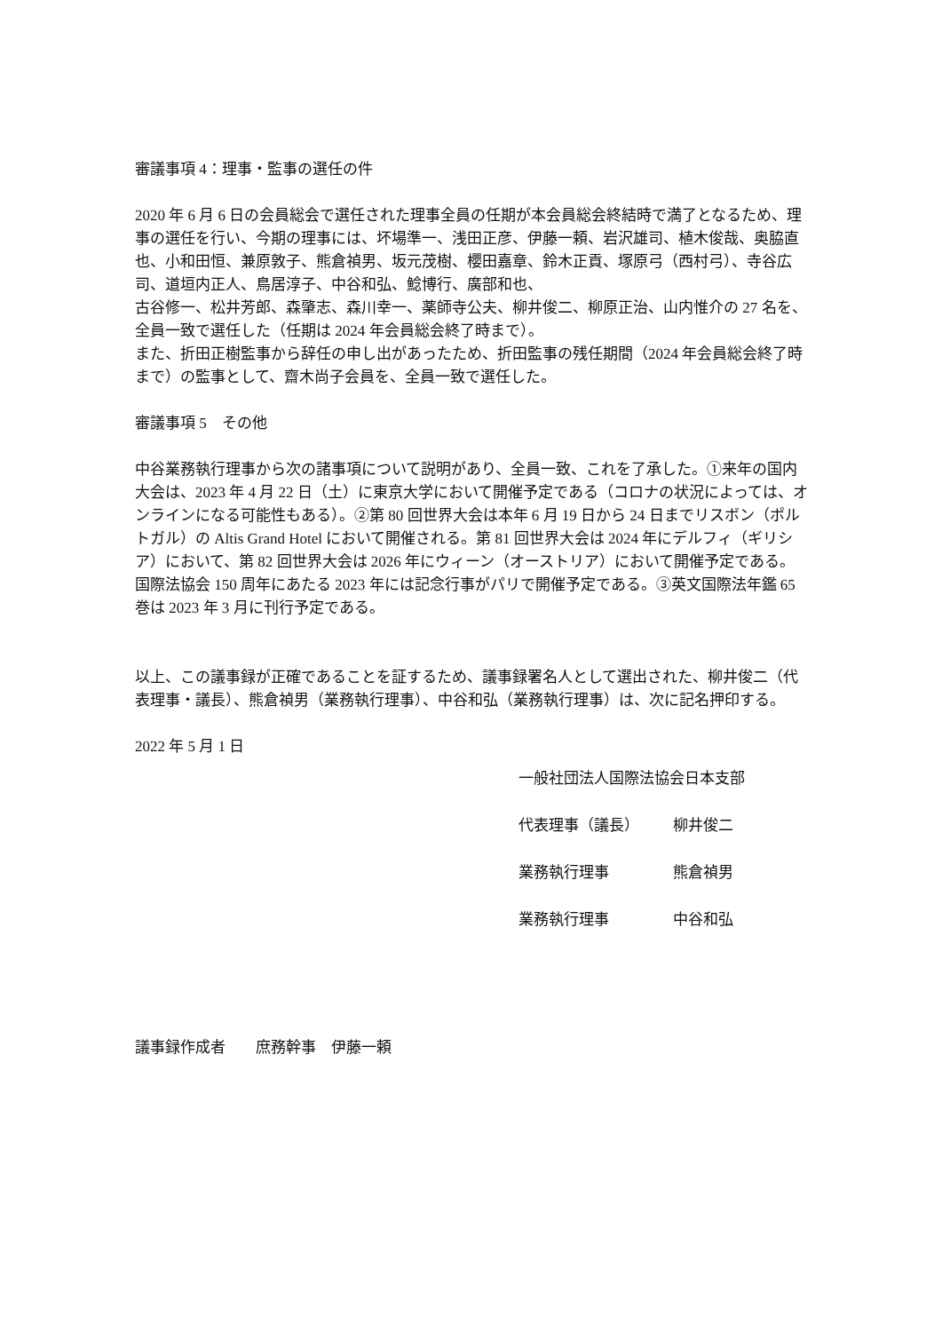審議事項 4：理事・監事の選任の件
2020 年 6 月 6 日の会員総会で選任された理事全員の任期が本会員総会終結時で満了となるため、理事の選任を行い、今期の理事には、坏場準一、浅田正彦、伊藤一頼、岩沢雄司、植木俊哉、奥脇直也、小和田恒、兼原敦子、熊倉禎男、坂元茂樹、櫻田嘉章、鈴木正貢、塚原弓（西村弓）、寺谷広司、道垣内正人、鳥居淳子、中谷和弘、鯰博行、廣部和也、
古谷修一、松井芳郎、森肇志、森川幸一、薬師寺公夫、柳井俊二、柳原正治、山内惟介の 27 名を、全員一致で選任した（任期は 2024 年会員総会終了時まで）。
また、折田正樹監事から辞任の申し出があったため、折田監事の残任期間（2024 年会員総会終了時まで）の監事として、齋木尚子会員を、全員一致で選任した。
審議事項 5　その他
中谷業務執行理事から次の諸事項について説明があり、全員一致、これを了承した。①来年の国内大会は、2023 年 4 月 22 日（土）に東京大学において開催予定である（コロナの状況によっては、オンラインになる可能性もある）。②第 80 回世界大会は本年 6 月 19 日から 24 日までリスボン（ポルトガル）の Altis Grand Hotel において開催される。第 81 回世界大会は 2024 年にデルフィ（ギリシア）において、第 82 回世界大会は 2026 年にウィーン（オーストリア）において開催予定である。国際法協会 150 周年にあたる 2023 年には記念行事がパリで開催予定である。③英文国際法年鑑 65 巻は 2023 年 3 月に刊行予定である。
以上、この議事録が正確であることを証するため、議事録署名人として選出された、柳井俊二（代表理事・議長）、熊倉禎男（業務執行理事）、中谷和弘（業務執行理事）は、次に記名押印する。
2022 年 5 月 1 日
一般社団法人国際法協会日本支部
代表理事（議長） 柳井俊二
業務執行理事 熊倉禎男
業務執行理事 中谷和弘
議事録作成者　　庶務幹事　伊藤一頼